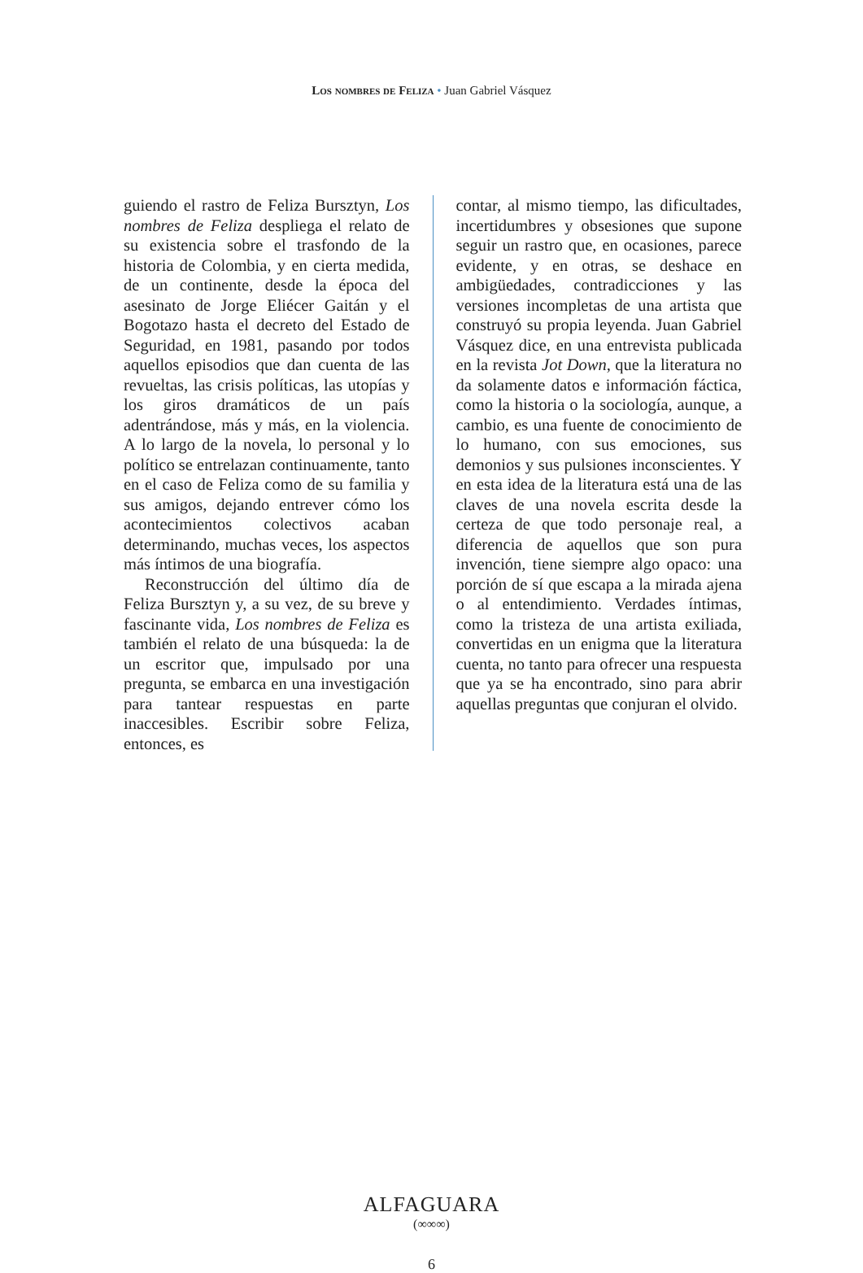Los nombres de Feliza • Juan Gabriel Vásquez
guiendo el rastro de Feliza Bursztyn, Los nombres de Feliza despliega el relato de su existencia sobre el trasfondo de la historia de Colombia, y en cierta medida, de un continente, desde la época del asesinato de Jorge Eliécer Gaitán y el Bogotazo hasta el decreto del Estado de Seguridad, en 1981, pasando por todos aquellos episodios que dan cuenta de las revueltas, las crisis políticas, las utopías y los giros dramáticos de un país adentrándose, más y más, en la violencia. A lo largo de la novela, lo personal y lo político se entrelazan continuamente, tanto en el caso de Feliza como de su familia y sus amigos, dejando entrever cómo los acontecimientos colectivos acaban determinando, muchas veces, los aspectos más íntimos de una biografía.
Reconstrucción del último día de Feliza Bursztyn y, a su vez, de su breve y fascinante vida, Los nombres de Feliza es también el relato de una búsqueda: la de un escritor que, impulsado por una pregunta, se embarca en una investigación para tantear respuestas en parte inaccesibles. Escribir sobre Feliza, entonces, es
contar, al mismo tiempo, las dificultades, incertidumbres y obsesiones que supone seguir un rastro que, en ocasiones, parece evidente, y en otras, se deshace en ambigüedades, contradicciones y las versiones incompletas de una artista que construyó su propia leyenda. Juan Gabriel Vásquez dice, en una entrevista publicada en la revista Jot Down, que la literatura no da solamente datos e información fáctica, como la historia o la sociología, aunque, a cambio, es una fuente de conocimiento de lo humano, con sus emociones, sus demonios y sus pulsiones inconscientes. Y en esta idea de la literatura está una de las claves de una novela escrita desde la certeza de que todo personaje real, a diferencia de aquellos que son pura invención, tiene siempre algo opaco: una porción de sí que escapa a la mirada ajena o al entendimiento. Verdades íntimas, como la tristeza de una artista exiliada, convertidas en un enigma que la literatura cuenta, no tanto para ofrecer una respuesta que ya se ha encontrado, sino para abrir aquellas preguntas que conjuran el olvido.
ALFAGUARA
(∞∞∞)
6